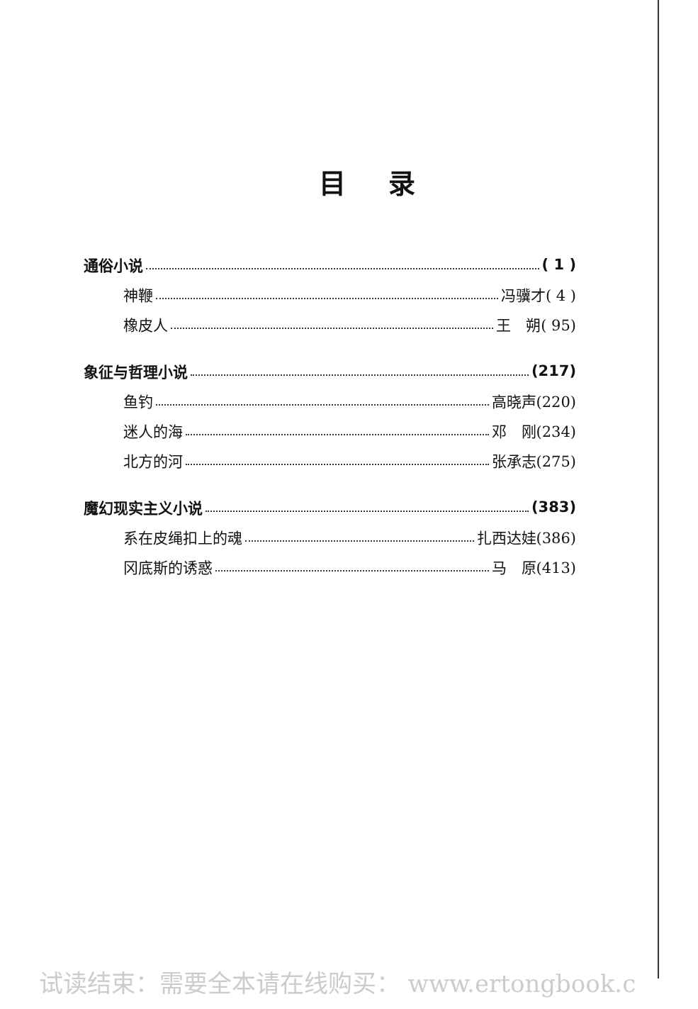目录
通俗小说 ( 1 )
神鞭 冯骥才( 4 )
橡皮人 王　朔( 95)
象征与哲理小说 (217)
鱼钓 高晓声(220)
迷人的海 邓　刚(234)
北方的河 张承志(275)
魔幻现实主义小说 (383)
系在皮绳扣上的魂 扎西达娃(386)
冈底斯的诱惑 马　原(413)
试读结束：需要全本请在线购买： www.ertongbook.c